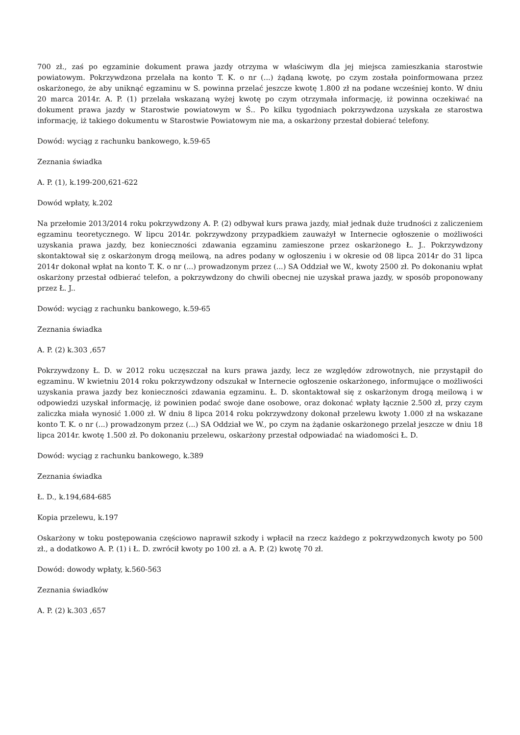700 zł., zaś po egzaminie dokument prawa jazdy otrzyma w właściwym dla jej miejsca zamieszkania starostwie powiatowym. Pokrzywdzona przelała na konto T. K. o nr (...) żądaną kwotę, po czym została poinformowana przez oskarżonego, że aby uniknąć egzaminu w S. powinna przelać jeszcze kwotę 1.800 zł na podane wcześniej konto. W dniu 20 marca 2014r. A. P. (1) przelała wskazaną wyżej kwotę po czym otrzymała informację, iż powinna oczekiwać na dokument prawa jazdy w Starostwie powiatowym w Ś.. Po kilku tygodniach pokrzywdzona uzyskała ze starostwa informację, iż takiego dokumentu w Starostwie Powiatowym nie ma, a oskarżony przestał dobierać telefony.
Dowód: wyciąg z rachunku bankowego, k.59-65
Zeznania świadka
A. P. (1), k.199-200,621-622
Dowód wpłaty, k.202
Na przełomie 2013/2014 roku pokrzywdzony A. P. (2) odbywał kurs prawa jazdy, miał jednak duże trudności z zaliczeniem egzaminu teoretycznego. W lipcu 2014r. pokrzywdzony przypadkiem zauważył w Internecie ogłoszenie o możliwości uzyskania prawa jazdy, bez konieczności zdawania egzaminu zamieszone przez oskarżonego Ł. J.. Pokrzywdzony skontaktował się z oskarżonym drogą meilową, na adres podany w ogłoszeniu i w okresie od 08 lipca 2014r do 31 lipca 2014r dokonał wpłat na konto T. K. o nr (...) prowadzonym przez (...) SA Oddział we W., kwoty 2500 zł. Po dokonaniu wpłat oskarżony przestał odbierać telefon, a pokrzywdzony do chwili obecnej nie uzyskał prawa jazdy, w sposób proponowany przez Ł. J..
Dowód: wyciąg z rachunku bankowego, k.59-65
Zeznania świadka
A. P. (2) k.303 ,657
Pokrzywdzony Ł. D. w 2012 roku uczęszczał na kurs prawa jazdy, lecz ze względów zdrowotnych, nie przystąpił do egzaminu. W kwietniu 2014 roku pokrzywdzony odszukał w Internecie ogłoszenie oskarżonego, informujące o możliwości uzyskania prawa jazdy bez konieczności zdawania egzaminu. Ł. D. skontaktował się z oskarżonym drogą meilową i w odpowiedzi uzyskał informację, iż powinien podać swoje dane osobowe, oraz dokonać wpłaty łącznie 2.500 zł, przy czym zaliczka miała wynosić 1.000 zł. W dniu 8 lipca 2014 roku pokrzywdzony dokonał przelewu kwoty 1.000 zł na wskazane konto T. K. o nr (...) prowadzonym przez (...) SA Oddział we W., po czym na żądanie oskarżonego przelał jeszcze w dniu 18 lipca 2014r. kwotę 1.500 zł. Po dokonaniu przelewu, oskarżony przestał odpowiadać na wiadomości Ł. D.
Dowód: wyciąg z rachunku bankowego, k.389
Zeznania świadka
Ł. D., k.194,684-685
Kopia przelewu, k.197
Oskarżony w toku postępowania częściowo naprawił szkody i wpłacił na rzecz każdego z pokrzywdzonych kwoty po 500 zł., a dodatkowo A. P. (1) i Ł. D. zwrócił kwoty po 100 zł. a A. P. (2) kwotę 70 zł.
Dowód: dowody wpłaty, k.560-563
Zeznania świadków
A. P. (2) k.303 ,657